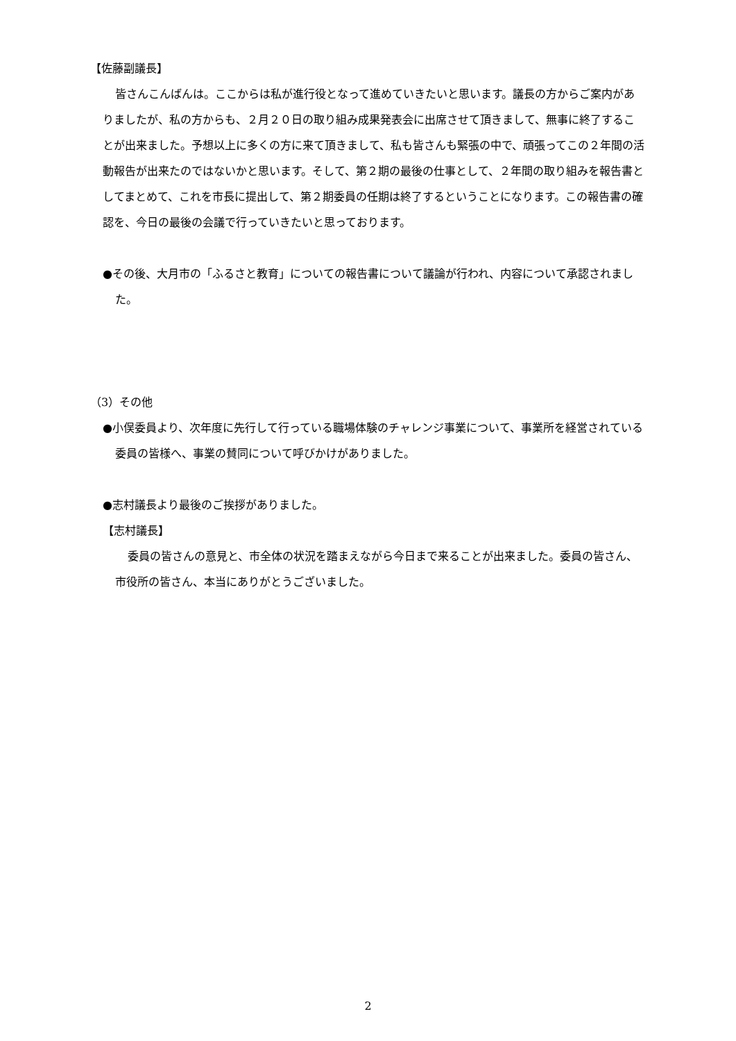【佐藤副議長】
皆さんこんばんは。ここからは私が進行役となって進めていきたいと思います。議長の方からご案内がありましたが、私の方からも、２月２０日の取り組み成果発表会に出席させて頂きまして、無事に終了することが出来ました。予想以上に多くの方に来て頂きまして、私も皆さんも緊張の中で、頑張ってこの２年間の活動報告が出来たのではないかと思います。そして、第２期の最後の仕事として、２年間の取り組みを報告書としてまとめて、これを市長に提出して、第２期委員の任期は終了するということになります。この報告書の確認を、今日の最後の会議で行っていきたいと思っております。
●その後、大月市の「ふるさと教育」についての報告書について議論が行われ、内容について承認されました。
（3）その他
●小俣委員より、次年度に先行して行っている職場体験のチャレンジ事業について、事業所を経営されている委員の皆様へ、事業の賛同について呼びかけがありました。
●志村議長より最後のご挨拶がありました。
【志村議長】
委員の皆さんの意見と、市全体の状況を踏まえながら今日まで来ることが出来ました。委員の皆さん、市役所の皆さん、本当にありがとうございました。
2